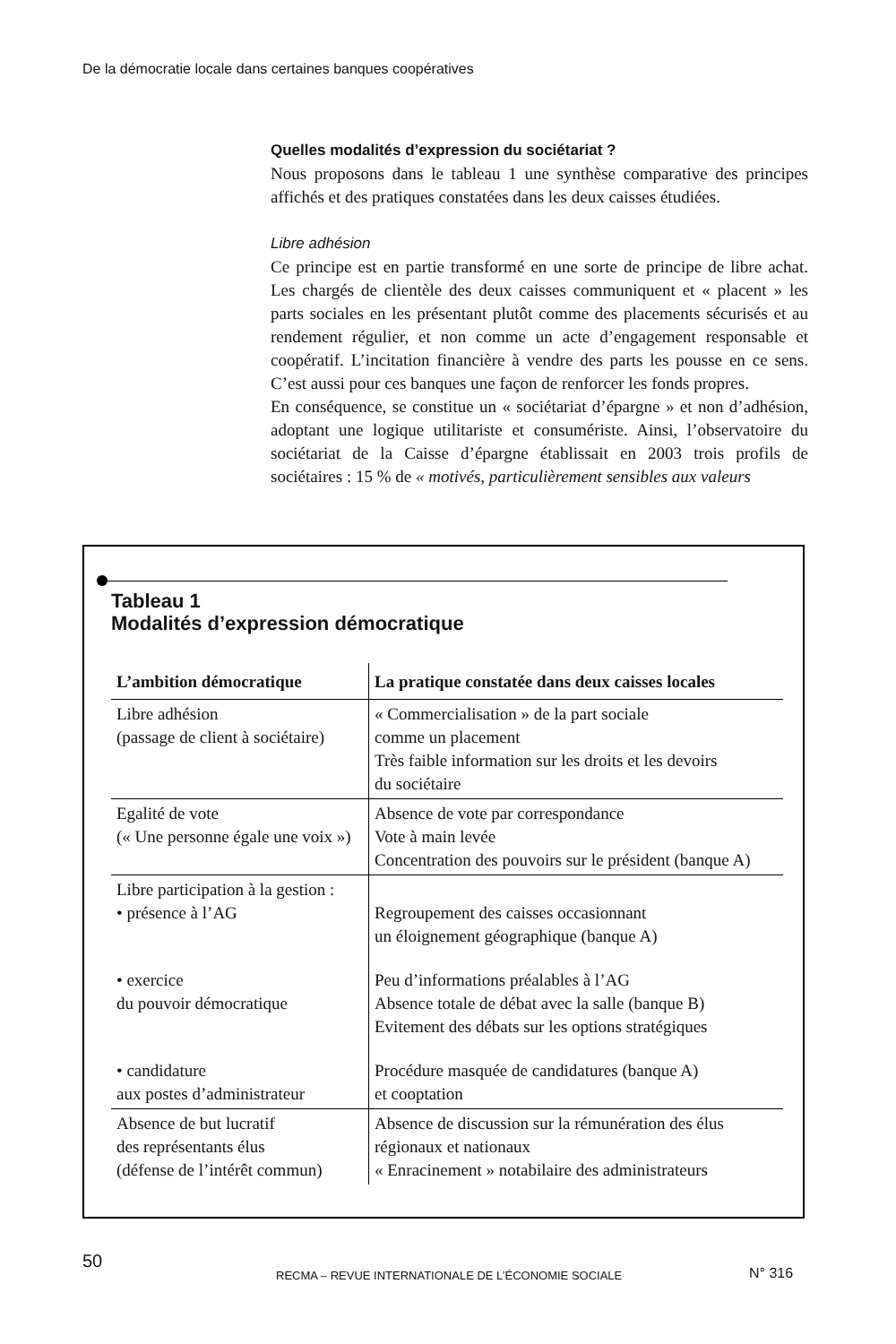De la démocratie locale dans certaines banques coopératives
Quelles modalités d’expression du sociétariat ?
Nous proposons dans le tableau 1 une synthèse comparative des principes affichés et des pratiques constatées dans les deux caisses étudiées.
Libre adhésion
Ce principe est en partie transformé en une sorte de principe de libre achat. Les chargés de clientèle des deux caisses communiquent et « placent » les parts sociales en les présentant plutôt comme des placements sécurisés et au rendement régulier, et non comme un acte d’engagement responsable et coopératif. L’incitation financière à vendre des parts les pousse en ce sens. C’est aussi pour ces banques une façon de renforcer les fonds propres.
En conséquence, se constitue un « sociétariat d’épargne » et non d’adhésion, adoptant une logique utilitariste et consumériste. Ainsi, l’observatoire du sociétariat de la Caisse d’épargne établissait en 2003 trois profils de sociétaires : 15 % de « motivés, particulièrement sensibles aux valeurs
Tableau 1
Modalités d’expression démocratique
| L’ambition démocratique | La pratique constatée dans deux caisses locales |
| --- | --- |
| Libre adhésion (passage de client à sociétaire) | « Commercialisation » de la part sociale comme un placement Très faible information sur les droits et les devoirs du sociétaire |
| Egalité de vote (« Une personne égale une voix ») | Absence de vote par correspondance Vote à main levée Concentration des pouvoirs sur le président (banque A) |
| Libre participation à la gestion : • présence à l’AG | Regroupement des caisses occasionnant un éloignement géographique (banque A) |
| • exercice du pouvoir démocratique | Peu d’informations préalables à l’AG Absence totale de débat avec la salle (banque B) Evitement des débats sur les options stratégiques |
| • candidature aux postes d’administrateur | Procédure masquée de candidatures (banque A) et cooptation |
| Absence de but lucratif des représentants élus (défense de l’intérêt commun) | Absence de discussion sur la rémunération des élus régionaux et nationaux « Enracinement » notabilaire des administrateurs |
50
RECMA – REVUE INTERNATIONALE DE L’ÉCONOMIE SOCIALE
N° 316